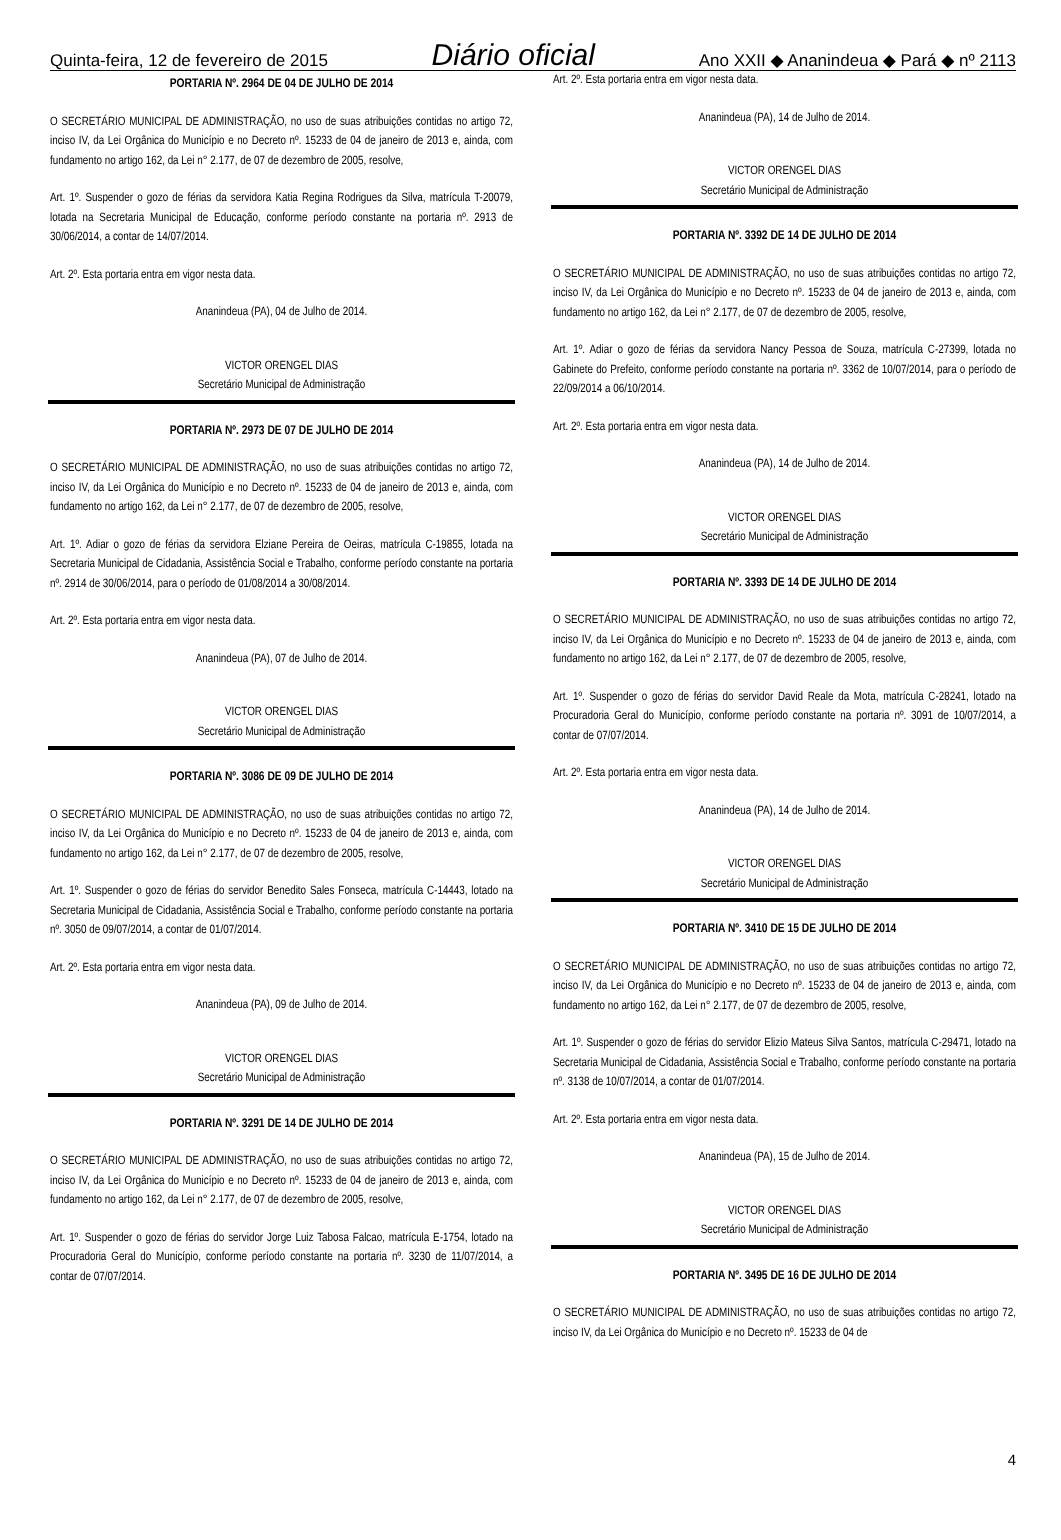Quinta-feira, 12 de fevereiro de 2015 Diário oficial Ano XXII ◆ Ananindeua ◆ Pará ◆ nº 2113
PORTARIA Nº. 2964 DE 04 DE JULHO DE 2014
O SECRETÁRIO MUNICIPAL DE ADMINISTRAÇÃO, no uso de suas atribuições contidas no artigo 72, inciso IV, da Lei Orgânica do Município e no Decreto nº. 15233 de 04 de janeiro de 2013 e, ainda, com fundamento no artigo 162, da Lei n° 2.177, de 07 de dezembro de 2005, resolve,
Art. 1º. Suspender o gozo de férias da servidora Katia Regina Rodrigues da Silva, matrícula T-20079, lotada na Secretaria Municipal de Educação, conforme período constante na portaria nº. 2913 de 30/06/2014, a contar de 14/07/2014.
Art. 2º. Esta portaria entra em vigor nesta data.
Ananindeua (PA), 04 de Julho de 2014.
VICTOR ORENGEL DIAS
Secretário Municipal de Administração
PORTARIA Nº. 2973 DE 07 DE JULHO DE 2014
O SECRETÁRIO MUNICIPAL DE ADMINISTRAÇÃO, no uso de suas atribuições contidas no artigo 72, inciso IV, da Lei Orgânica do Município e no Decreto nº. 15233 de 04 de janeiro de 2013 e, ainda, com fundamento no artigo 162, da Lei n° 2.177, de 07 de dezembro de 2005, resolve,
Art. 1º. Adiar o gozo de férias da servidora Elziane Pereira de Oeiras, matrícula C-19855, lotada na Secretaria Municipal de Cidadania, Assistência Social e Trabalho, conforme período constante na portaria nº. 2914 de 30/06/2014, para o período de 01/08/2014 a 30/08/2014.
Art. 2º. Esta portaria entra em vigor nesta data.
Ananindeua (PA), 07 de Julho de 2014.
VICTOR ORENGEL DIAS
Secretário Municipal de Administração
PORTARIA Nº. 3086 DE 09 DE JULHO DE 2014
O SECRETÁRIO MUNICIPAL DE ADMINISTRAÇÃO, no uso de suas atribuições contidas no artigo 72, inciso IV, da Lei Orgânica do Município e no Decreto nº. 15233 de 04 de janeiro de 2013 e, ainda, com fundamento no artigo 162, da Lei n° 2.177, de 07 de dezembro de 2005, resolve,
Art. 1º. Suspender o gozo de férias do servidor Benedito Sales Fonseca, matrícula C-14443, lotado na Secretaria Municipal de Cidadania, Assistência Social e Trabalho, conforme período constante na portaria nº. 3050 de 09/07/2014, a contar de 01/07/2014.
Art. 2º. Esta portaria entra em vigor nesta data.
Ananindeua (PA), 09 de Julho de 2014.
VICTOR ORENGEL DIAS
Secretário Municipal de Administração
PORTARIA Nº. 3291 DE 14 DE JULHO DE 2014
O SECRETÁRIO MUNICIPAL DE ADMINISTRAÇÃO, no uso de suas atribuições contidas no artigo 72, inciso IV, da Lei Orgânica do Município e no Decreto nº. 15233 de 04 de janeiro de 2013 e, ainda, com fundamento no artigo 162, da Lei n° 2.177, de 07 de dezembro de 2005, resolve,
Art. 1º. Suspender o gozo de férias do servidor Jorge Luiz Tabosa Falcao, matrícula E-1754, lotado na Procuradoria Geral do Município, conforme período constante na portaria nº. 3230 de 11/07/2014, a contar de 07/07/2014.
Art. 2º. Esta portaria entra em vigor nesta data.
Ananindeua (PA), 14 de Julho de 2014.
VICTOR ORENGEL DIAS
Secretário Municipal de Administração
PORTARIA Nº. 3392 DE 14 DE JULHO DE 2014
O SECRETÁRIO MUNICIPAL DE ADMINISTRAÇÃO, no uso de suas atribuições contidas no artigo 72, inciso IV, da Lei Orgânica do Município e no Decreto nº. 15233 de 04 de janeiro de 2013 e, ainda, com fundamento no artigo 162, da Lei n° 2.177, de 07 de dezembro de 2005, resolve,
Art. 1º. Adiar o gozo de férias da servidora Nancy Pessoa de Souza, matrícula C-27399, lotada no Gabinete do Prefeito, conforme período constante na portaria nº. 3362 de 10/07/2014, para o período de 22/09/2014 a 06/10/2014.
Art. 2º. Esta portaria entra em vigor nesta data.
Ananindeua (PA), 14 de Julho de 2014.
VICTOR ORENGEL DIAS
Secretário Municipal de Administração
PORTARIA Nº. 3393 DE 14 DE JULHO DE 2014
O SECRETÁRIO MUNICIPAL DE ADMINISTRAÇÃO, no uso de suas atribuições contidas no artigo 72, inciso IV, da Lei Orgânica do Município e no Decreto nº. 15233 de 04 de janeiro de 2013 e, ainda, com fundamento no artigo 162, da Lei n° 2.177, de 07 de dezembro de 2005, resolve,
Art. 1º. Suspender o gozo de férias do servidor David Reale da Mota, matrícula C-28241, lotado na Procuradoria Geral do Município, conforme período constante na portaria nº. 3091 de 10/07/2014, a contar de 07/07/2014.
Art. 2º. Esta portaria entra em vigor nesta data.
Ananindeua (PA), 14 de Julho de 2014.
VICTOR ORENGEL DIAS
Secretário Municipal de Administração
PORTARIA Nº. 3410 DE 15 DE JULHO DE 2014
O SECRETÁRIO MUNICIPAL DE ADMINISTRAÇÃO, no uso de suas atribuições contidas no artigo 72, inciso IV, da Lei Orgânica do Município e no Decreto nº. 15233 de 04 de janeiro de 2013 e, ainda, com fundamento no artigo 162, da Lei n° 2.177, de 07 de dezembro de 2005, resolve,
Art. 1º. Suspender o gozo de férias do servidor Elizio Mateus Silva Santos, matrícula C-29471, lotado na Secretaria Municipal de Cidadania, Assistência Social e Trabalho, conforme período constante na portaria nº. 3138 de 10/07/2014, a contar de 01/07/2014.
Art. 2º. Esta portaria entra em vigor nesta data.
Ananindeua (PA), 15 de Julho de 2014.
VICTOR ORENGEL DIAS
Secretário Municipal de Administração
PORTARIA Nº. 3495 DE 16 DE JULHO DE 2014
O SECRETÁRIO MUNICIPAL DE ADMINISTRAÇÃO, no uso de suas atribuições contidas no artigo 72, inciso IV, da Lei Orgânica do Município e no Decreto nº. 15233 de 04 de
4